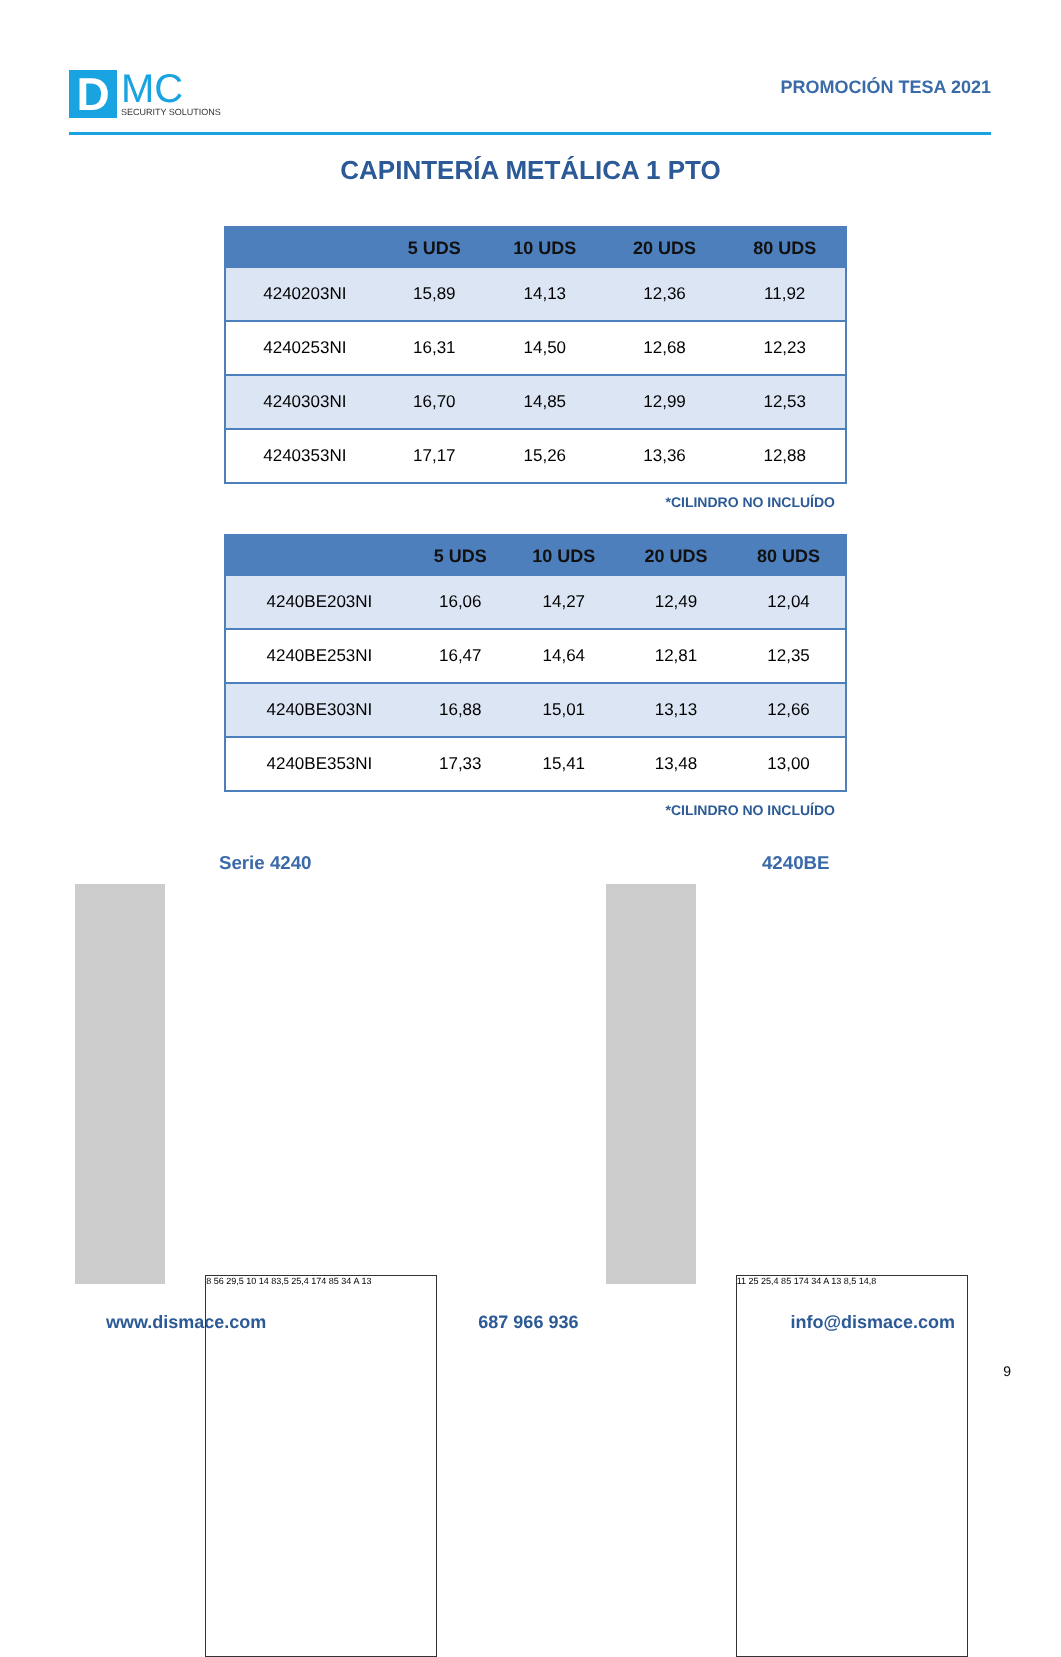D
MC
SECURITY SOLUTIONS
PROMOCIÓN TESA 2021
CAPINTERÍA METÁLICA 1 PTO
| | 5 UDS | 10 UDS | 20 UDS | 80 UDS |
| --- | --- | --- | --- | --- |
| 4240203NI | 15,89 | 14,13 | 12,36 | 11,92 |
| 4240253NI | 16,31 | 14,50 | 12,68 | 12,23 |
| 4240303NI | 16,70 | 14,85 | 12,99 | 12,53 |
| 4240353NI | 17,17 | 15,26 | 13,36 | 12,88 |
*CILINDRO NO INCLUÍDO
| | 5 UDS | 10 UDS | 20 UDS | 80 UDS |
| --- | --- | --- | --- | --- |
| 4240BE203NI | 16,06 | 14,27 | 12,49 | 12,04 |
| 4240BE253NI | 16,47 | 14,64 | 12,81 | 12,35 |
| 4240BE303NI | 16,88 | 15,01 | 13,13 | 12,66 |
| 4240BE353NI | 17,33 | 15,41 | 13,48 | 13,00 |
*CILINDRO NO INCLUÍDO
Serie 4240
8 56 29,5 10 14 83,5 25,4 174 85 34 A 13
4240BE
11 25 25,4 85 174 34 A 13 8,5 14,8
www.dismace.com 687 966 936 info@dismace.com
9